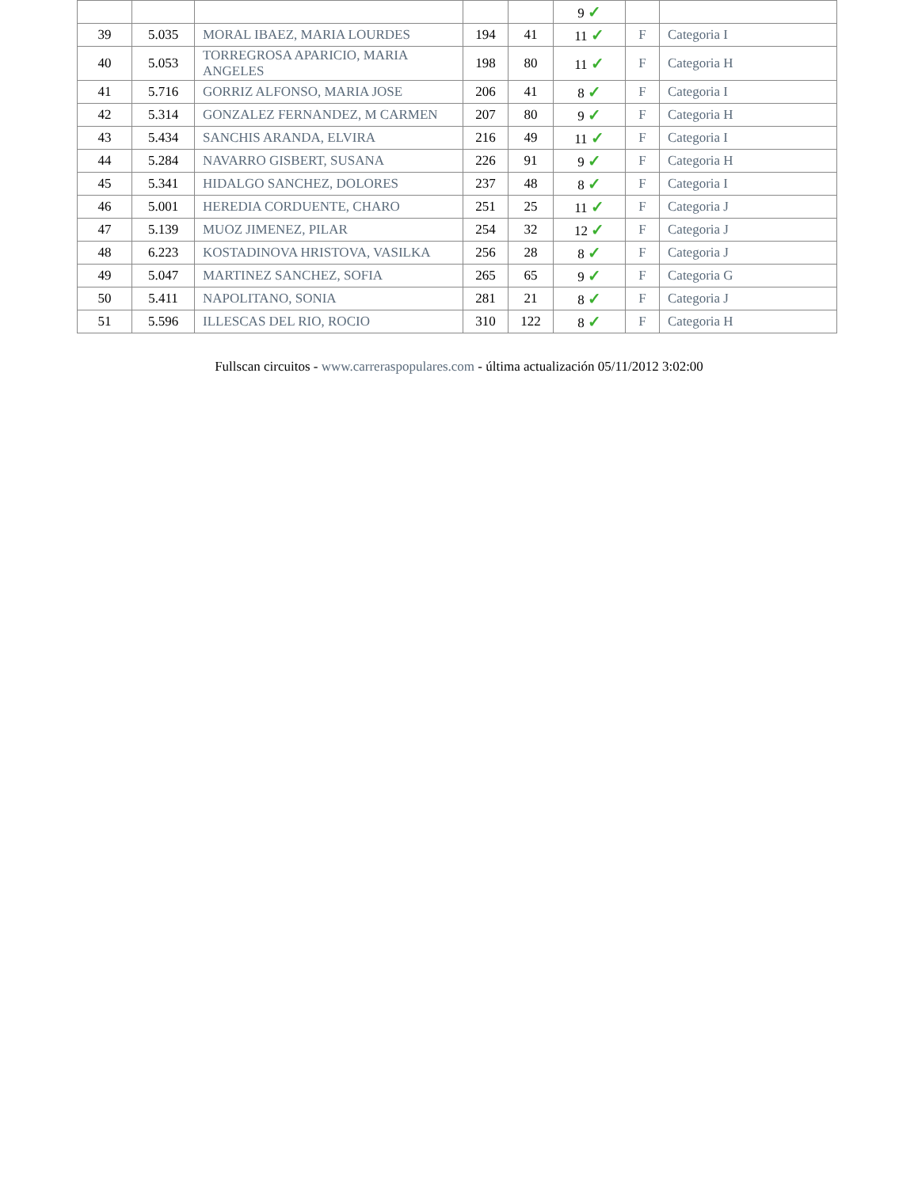| | | | | | 9 ✓ | | |
| 39 | 5.035 | MORAL IBAEZ, MARIA LOURDES | 194 | 41 | 11 ✓ | F | Categoria I |
| 40 | 5.053 | TORREGROSA APARICIO, MARIA ANGELES | 198 | 80 | 11 ✓ | F | Categoria H |
| 41 | 5.716 | GORRIZ ALFONSO, MARIA JOSE | 206 | 41 | 8 ✓ | F | Categoria I |
| 42 | 5.314 | GONZALEZ FERNANDEZ, M CARMEN | 207 | 80 | 9 ✓ | F | Categoria H |
| 43 | 5.434 | SANCHIS ARANDA, ELVIRA | 216 | 49 | 11 ✓ | F | Categoria I |
| 44 | 5.284 | NAVARRO GISBERT, SUSANA | 226 | 91 | 9 ✓ | F | Categoria H |
| 45 | 5.341 | HIDALGO SANCHEZ, DOLORES | 237 | 48 | 8 ✓ | F | Categoria I |
| 46 | 5.001 | HEREDIA CORDUENTE, CHARO | 251 | 25 | 11 ✓ | F | Categoria J |
| 47 | 5.139 | MUOZ JIMENEZ, PILAR | 254 | 32 | 12 ✓ | F | Categoria J |
| 48 | 6.223 | KOSTADINOVA HRISTOVA, VASILKA | 256 | 28 | 8 ✓ | F | Categoria J |
| 49 | 5.047 | MARTINEZ SANCHEZ, SOFIA | 265 | 65 | 9 ✓ | F | Categoria G |
| 50 | 5.411 | NAPOLITANO, SONIA | 281 | 21 | 8 ✓ | F | Categoria J |
| 51 | 5.596 | ILLESCAS DEL RIO, ROCIO | 310 | 122 | 8 ✓ | F | Categoria H |
Fullscan circuitos - www.carreraspopulares.com - última actualización 05/11/2012 3:02:00